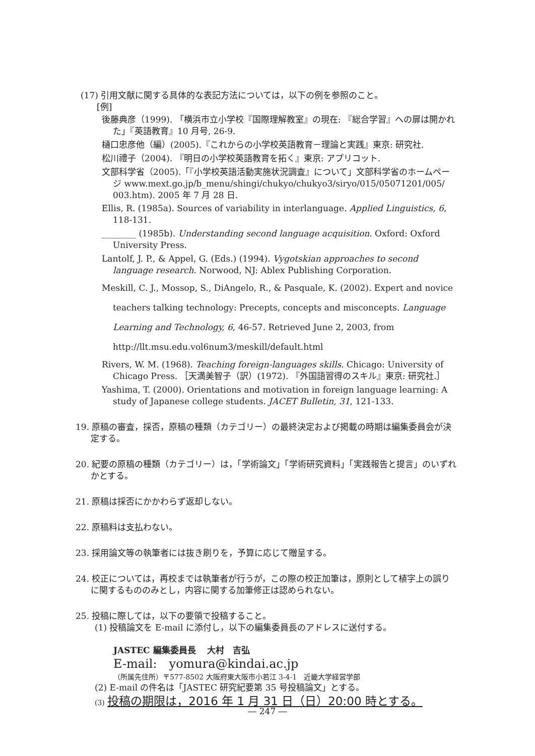(17) 引用文献に関する具体的な表記方法については，以下の例を参照のこと。
[例]
後藤典彦（1999). 「横浜市立小学校『国際理解教室』の現在: 『総合学習』への扉は開かれた」『英語教育』10 月号, 26-9.
樋口忠彦他（編）(2005).『これからの小学校英語教育－理論と実践』東京: 研究社.
松川禮子（2004). 『明日の小学校英語教育を拓く』東京: アプリコット.
文部科学省（2005).「『小学校英語活動実施状況調査』について」文部科学省のホームページ www.mext.go.jp/b_menu/shingi/chukyo/chukyo3/siryo/015/05071201/005/ 003.htm). 2005 年 7 月 28 日.
Ellis, R. (1985a). Sources of variability in interlanguage. Applied Linguistics, 6, 118-131.
________ (1985b). Understanding second language acquisition. Oxford: Oxford University Press.
Lantolf, J. P., & Appel, G. (Eds.) (1994). Vygotskian approaches to second language research. Norwood, NJ: Ablex Publishing Corporation.
Meskill, C. J., Mossop, S., DiAngelo, R., & Pasquale, K. (2002). Expert and novice teachers talking technology: Precepts, concepts and misconcepts. Language Learning and Technology, 6, 46-57. Retrieved June 2, 2003, from http://llt.msu.edu.vol6num3/meskill/default.html
Rivers, W. M. (1968). Teaching foreign-languages skills. Chicago: University of Chicago Press. ［天満美智子（訳）(1972). 『外国語習得のスキル』東京: 研究社.］
Yashima, T. (2000). Orientations and motivation in foreign language learning: A study of Japanese college students. JACET Bulletin, 31, 121-133.
19. 原稿の審査，採否，原稿の種類（カテゴリー）の最終決定および掲載の時期は編集委員会が決定する。
20. 紀要の原稿の種類（カテゴリー）は，「学術論文」「学術研究資料」「実践報告と提言」のいずれかとする。
21. 原稿は採否にかかわらず返却しない。
22. 原稿料は支払わない。
23. 採用論文等の執筆者には抜き刷りを，予算に応じて贈呈する。
24. 校正については，再校までは執筆者が行うが，この際の校正加筆は，原則として植字上の誤りに関するもののみとし，内容に関する加筆修正は認められない。
25. 投稿に際しては，以下の要領で投稿すること。
(1) 投稿論文を E-mail に添付し，以下の編集委員長のアドレスに送付する。
JASTEC 編集委員長　 大村　吉弘
E-mail:　yomura@kindai.ac.jp
（所属先住所）〒577-8502 大阪府東大阪市小若江 3-4-1　近畿大学経営学部
(2) E-mail の件名は「JASTEC 研究紀要第 35 号投稿論文」とする。
(3) 投稿の期限は，2016 年 1 月 31 日（日）20:00 時とする。
― 247 ―